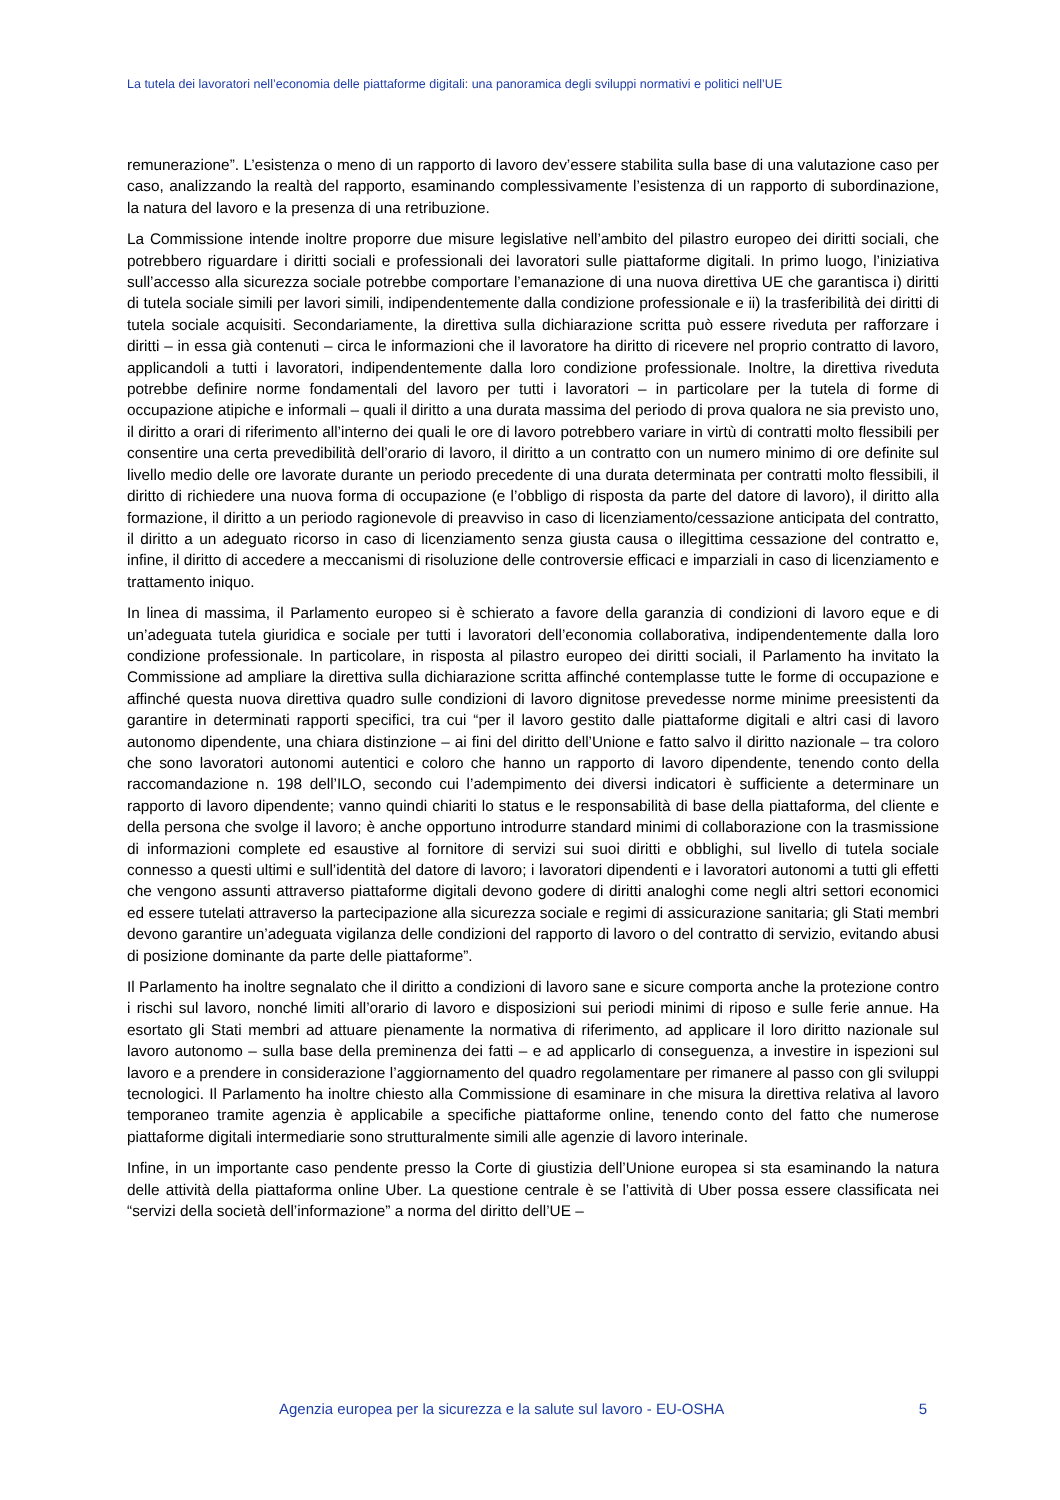La tutela dei lavoratori nell’economia delle piattaforme digitali: una panoramica degli sviluppi normativi e politici nell’UE
remunerazione”. L’esistenza o meno di un rapporto di lavoro dev’essere stabilita sulla base di una valutazione caso per caso, analizzando la realtà del rapporto, esaminando complessivamente l’esistenza di un rapporto di subordinazione, la natura del lavoro e la presenza di una retribuzione.
La Commissione intende inoltre proporre due misure legislative nell’ambito del pilastro europeo dei diritti sociali, che potrebbero riguardare i diritti sociali e professionali dei lavoratori sulle piattaforme digitali. In primo luogo, l’iniziativa sull’accesso alla sicurezza sociale potrebbe comportare l’emanazione di una nuova direttiva UE che garantisca i) diritti di tutela sociale simili per lavori simili, indipendentemente dalla condizione professionale e ii) la trasferibilità dei diritti di tutela sociale acquisiti. Secondariamente, la direttiva sulla dichiarazione scritta può essere riveduta per rafforzare i diritti – in essa già contenuti – circa le informazioni che il lavoratore ha diritto di ricevere nel proprio contratto di lavoro, applicandoli a tutti i lavoratori, indipendentemente dalla loro condizione professionale. Inoltre, la direttiva riveduta potrebbe definire norme fondamentali del lavoro per tutti i lavoratori – in particolare per la tutela di forme di occupazione atipiche e informali – quali il diritto a una durata massima del periodo di prova qualora ne sia previsto uno, il diritto a orari di riferimento all’interno dei quali le ore di lavoro potrebbero variare in virtù di contratti molto flessibili per consentire una certa prevedibilità dell’orario di lavoro, il diritto a un contratto con un numero minimo di ore definite sul livello medio delle ore lavorate durante un periodo precedente di una durata determinata per contratti molto flessibili, il diritto di richiedere una nuova forma di occupazione (e l’obbligo di risposta da parte del datore di lavoro), il diritto alla formazione, il diritto a un periodo ragionevole di preavviso in caso di licenziamento/cessazione anticipata del contratto, il diritto a un adeguato ricorso in caso di licenziamento senza giusta causa o illegittima cessazione del contratto e, infine, il diritto di accedere a meccanismi di risoluzione delle controversie efficaci e imparziali in caso di licenziamento e trattamento iniquo.
In linea di massima, il Parlamento europeo si è schierato a favore della garanzia di condizioni di lavoro eque e di un’adeguata tutela giuridica e sociale per tutti i lavoratori dell’economia collaborativa, indipendentemente dalla loro condizione professionale. In particolare, in risposta al pilastro europeo dei diritti sociali, il Parlamento ha invitato la Commissione ad ampliare la direttiva sulla dichiarazione scritta affinché contemplasse tutte le forme di occupazione e affinché questa nuova direttiva quadro sulle condizioni di lavoro dignitose prevedesse norme minime preesistenti da garantire in determinati rapporti specifici, tra cui “per il lavoro gestito dalle piattaforme digitali e altri casi di lavoro autonomo dipendente, una chiara distinzione – ai fini del diritto dell’Unione e fatto salvo il diritto nazionale – tra coloro che sono lavoratori autonomi autentici e coloro che hanno un rapporto di lavoro dipendente, tenendo conto della raccomandazione n. 198 dell’ILO, secondo cui l’adempimento dei diversi indicatori è sufficiente a determinare un rapporto di lavoro dipendente; vanno quindi chiariti lo status e le responsabilità di base della piattaforma, del cliente e della persona che svolge il lavoro; è anche opportuno introdurre standard minimi di collaborazione con la trasmissione di informazioni complete ed esaustive al fornitore di servizi sui suoi diritti e obblighi, sul livello di tutela sociale connesso a questi ultimi e sull’identità del datore di lavoro; i lavoratori dipendenti e i lavoratori autonomi a tutti gli effetti che vengono assunti attraverso piattaforme digitali devono godere di diritti analoghi come negli altri settori economici ed essere tutelati attraverso la partecipazione alla sicurezza sociale e regimi di assicurazione sanitaria; gli Stati membri devono garantire un’adeguata vigilanza delle condizioni del rapporto di lavoro o del contratto di servizio, evitando abusi di posizione dominante da parte delle piattaforme”.
Il Parlamento ha inoltre segnalato che il diritto a condizioni di lavoro sane e sicure comporta anche la protezione contro i rischi sul lavoro, nonché limiti all’orario di lavoro e disposizioni sui periodi minimi di riposo e sulle ferie annue. Ha esortato gli Stati membri ad attuare pienamente la normativa di riferimento, ad applicare il loro diritto nazionale sul lavoro autonomo – sulla base della preminenza dei fatti – e ad applicarlo di conseguenza, a investire in ispezioni sul lavoro e a prendere in considerazione l’aggiornamento del quadro regolamentare per rimanere al passo con gli sviluppi tecnologici. Il Parlamento ha inoltre chiesto alla Commissione di esaminare in che misura la direttiva relativa al lavoro temporaneo tramite agenzia è applicabile a specifiche piattaforme online, tenendo conto del fatto che numerose piattaforme digitali intermediarie sono strutturalmente simili alle agenzie di lavoro interinale.
Infine, in un importante caso pendente presso la Corte di giustizia dell’Unione europea si sta esaminando la natura delle attività della piattaforma online Uber. La questione centrale è se l’attività di Uber possa essere classificata nei “servizi della società dell’informazione” a norma del diritto dell’UE –
Agenzia europea per la sicurezza e la salute sul lavoro - EU-OSHA 5